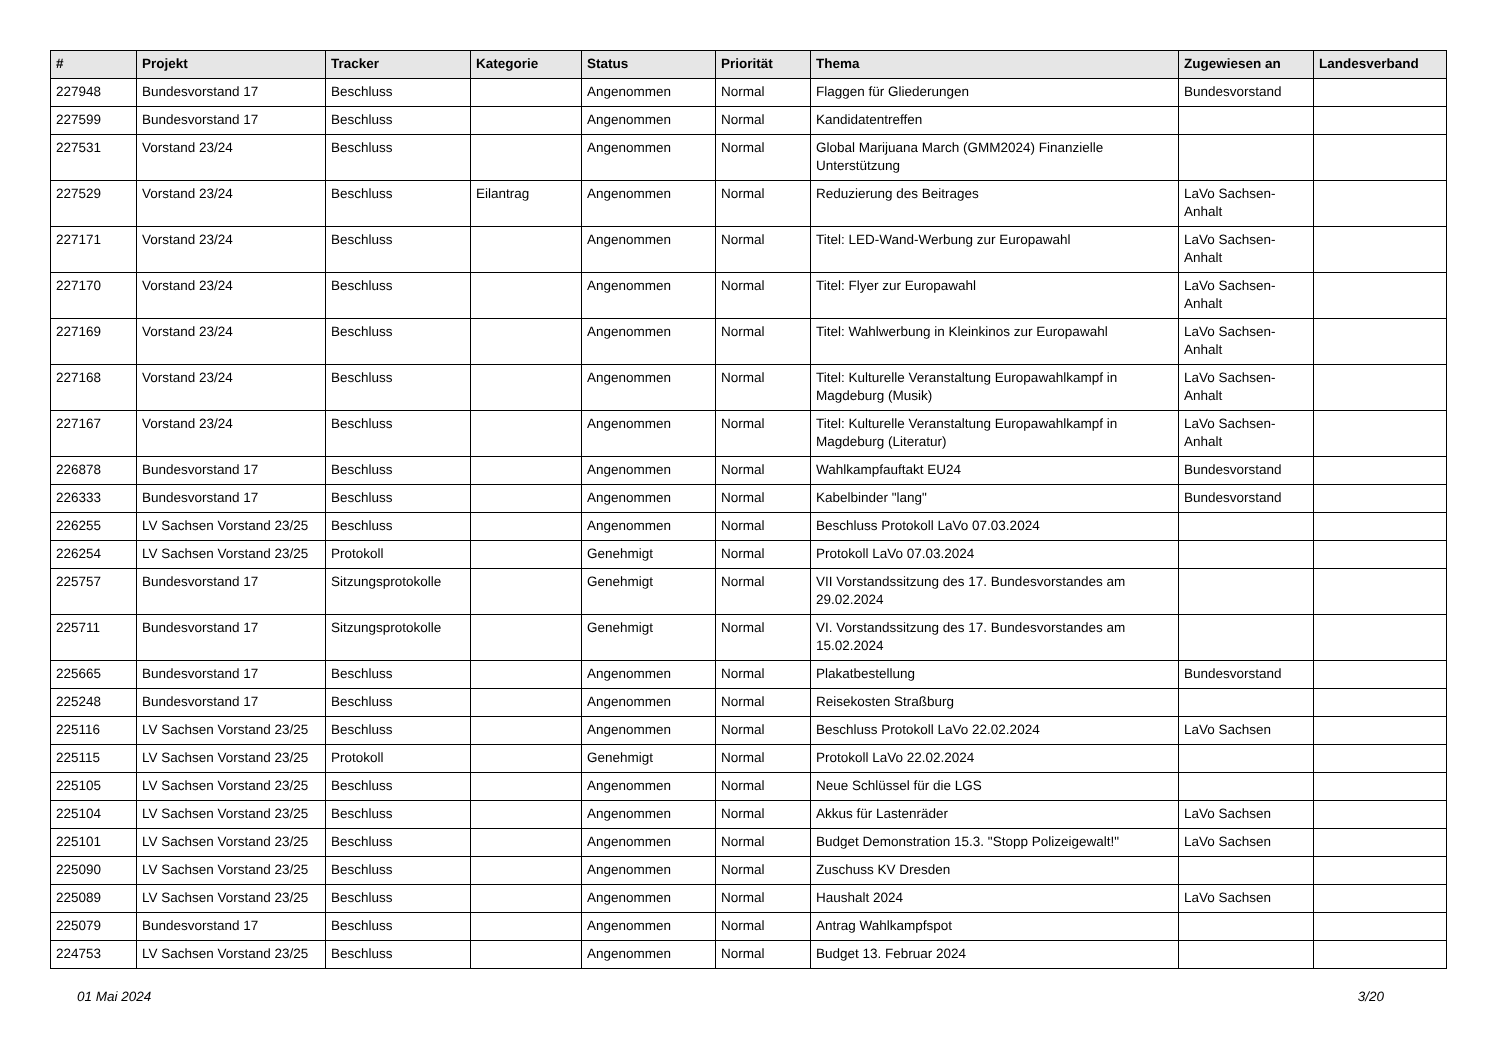| # | Projekt | Tracker | Kategorie | Status | Priorität | Thema | Zugewiesen an | Landesverband |
| --- | --- | --- | --- | --- | --- | --- | --- | --- |
| 227948 | Bundesvorstand 17 | Beschluss | | Angenommen | Normal | Flaggen für Gliederungen | Bundesvorstand | |
| 227599 | Bundesvorstand 17 | Beschluss | | Angenommen | Normal | Kandidatentreffen | | |
| 227531 | Vorstand 23/24 | Beschluss | | Angenommen | Normal | Global Marijuana March (GMM2024) Finanzielle Unterstützung | | |
| 227529 | Vorstand 23/24 | Beschluss | Eilantrag | Angenommen | Normal | Reduzierung des Beitrages | LaVo Sachsen-Anhalt | |
| 227171 | Vorstand 23/24 | Beschluss | | Angenommen | Normal | Titel: LED-Wand-Werbung zur Europawahl | LaVo Sachsen-Anhalt | |
| 227170 | Vorstand 23/24 | Beschluss | | Angenommen | Normal | Titel: Flyer zur Europawahl | LaVo Sachsen-Anhalt | |
| 227169 | Vorstand 23/24 | Beschluss | | Angenommen | Normal | Titel: Wahlwerbung in Kleinkinos zur Europawahl | LaVo Sachsen-Anhalt | |
| 227168 | Vorstand 23/24 | Beschluss | | Angenommen | Normal | Titel: Kulturelle Veranstaltung Europawahlkampf in Magdeburg (Musik) | LaVo Sachsen-Anhalt | |
| 227167 | Vorstand 23/24 | Beschluss | | Angenommen | Normal | Titel: Kulturelle Veranstaltung Europawahlkampf in Magdeburg (Literatur) | LaVo Sachsen-Anhalt | |
| 226878 | Bundesvorstand 17 | Beschluss | | Angenommen | Normal | Wahlkampfauftakt EU24 | Bundesvorstand | |
| 226333 | Bundesvorstand 17 | Beschluss | | Angenommen | Normal | Kabelbinder "lang" | Bundesvorstand | |
| 226255 | LV Sachsen Vorstand 23/25 | Beschluss | | Angenommen | Normal | Beschluss Protokoll LaVo 07.03.2024 | | |
| 226254 | LV Sachsen Vorstand 23/25 | Protokoll | | Genehmigt | Normal | Protokoll LaVo 07.03.2024 | | |
| 225757 | Bundesvorstand 17 | Sitzungsprotokolle | | Genehmigt | Normal | VII Vorstandssitzung des 17. Bundesvorstandes am 29.02.2024 | | |
| 225711 | Bundesvorstand 17 | Sitzungsprotokolle | | Genehmigt | Normal | VI. Vorstandssitzung des 17. Bundesvorstandes am 15.02.2024 | | |
| 225665 | Bundesvorstand 17 | Beschluss | | Angenommen | Normal | Plakatbestellung | Bundesvorstand | |
| 225248 | Bundesvorstand 17 | Beschluss | | Angenommen | Normal | Reisekosten Straßburg | | |
| 225116 | LV Sachsen Vorstand 23/25 | Beschluss | | Angenommen | Normal | Beschluss Protokoll LaVo 22.02.2024 | LaVo Sachsen | |
| 225115 | LV Sachsen Vorstand 23/25 | Protokoll | | Genehmigt | Normal | Protokoll LaVo 22.02.2024 | | |
| 225105 | LV Sachsen Vorstand 23/25 | Beschluss | | Angenommen | Normal | Neue Schlüssel für die LGS | | |
| 225104 | LV Sachsen Vorstand 23/25 | Beschluss | | Angenommen | Normal | Akkus für Lastenräder | LaVo Sachsen | |
| 225101 | LV Sachsen Vorstand 23/25 | Beschluss | | Angenommen | Normal | Budget Demonstration 15.3. "Stopp Polizeigewalt!" | LaVo Sachsen | |
| 225090 | LV Sachsen Vorstand 23/25 | Beschluss | | Angenommen | Normal | Zuschuss KV Dresden | | |
| 225089 | LV Sachsen Vorstand 23/25 | Beschluss | | Angenommen | Normal | Haushalt 2024 | LaVo Sachsen | |
| 225079 | Bundesvorstand 17 | Beschluss | | Angenommen | Normal | Antrag Wahlkampfspot | | |
| 224753 | LV Sachsen Vorstand 23/25 | Beschluss | | Angenommen | Normal | Budget 13. Februar 2024 | | |
01 Mai 2024 3/20